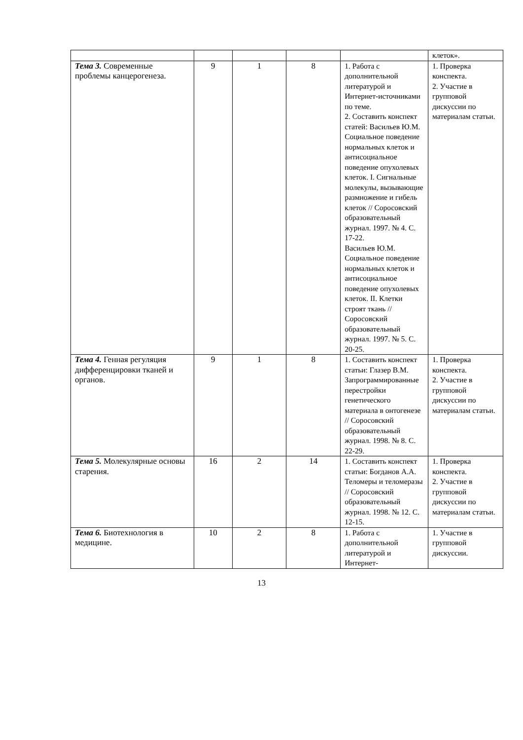| | | | | | клеток». |
| Тема 3. Современные проблемы канцерогенеза. | 9 | 1 | 8 | 1. Работа с дополнительной литературой и Интернет-источниками по теме. 2. Составить конспект статей: Васильев Ю.М. Социальное поведение нормальных клеток и антисоциальное поведение опухолевых клеток. I. Сигнальные молекулы, вызывающие размножение и гибель клеток // Соросовский образовательный журнал. 1997. № 4. С. 17-22. Васильев Ю.М. Социальное поведение нормальных клеток и антисоциальное поведение опухолевых клеток. II. Клетки строят ткань // Соросовский образовательный журнал. 1997. № 5. С. 20-25. | 1. Проверка конспекта. 2. Участие в групповой дискуссии по материалам статьи. |
| Тема 4. Генная регуляция дифференцировки тканей и органов. | 9 | 1 | 8 | 1. Составить конспект статьи: Глазер В.М. Запрограммированные перестройки генетического материала в онтогенезе // Соросовский образовательный журнал. 1998. № 8. С. 22-29. | 1. Проверка конспекта. 2. Участие в групповой дискуссии по материалам статьи. |
| Тема 5. Молекулярные основы старения. | 16 | 2 | 14 | 1. Составить конспект статьи: Богданов А.А. Теломеры и теломеразы // Соросовский образовательный журнал. 1998. № 12. С. 12-15. | 1. Проверка конспекта. 2. Участие в групповой дискуссии по материалам статьи. |
| Тема 6. Биотехнология в медицине. | 10 | 2 | 8 | 1. Работа с дополнительной литературой и Интернет- | 1. Участие в групповой дискуссии. |
13